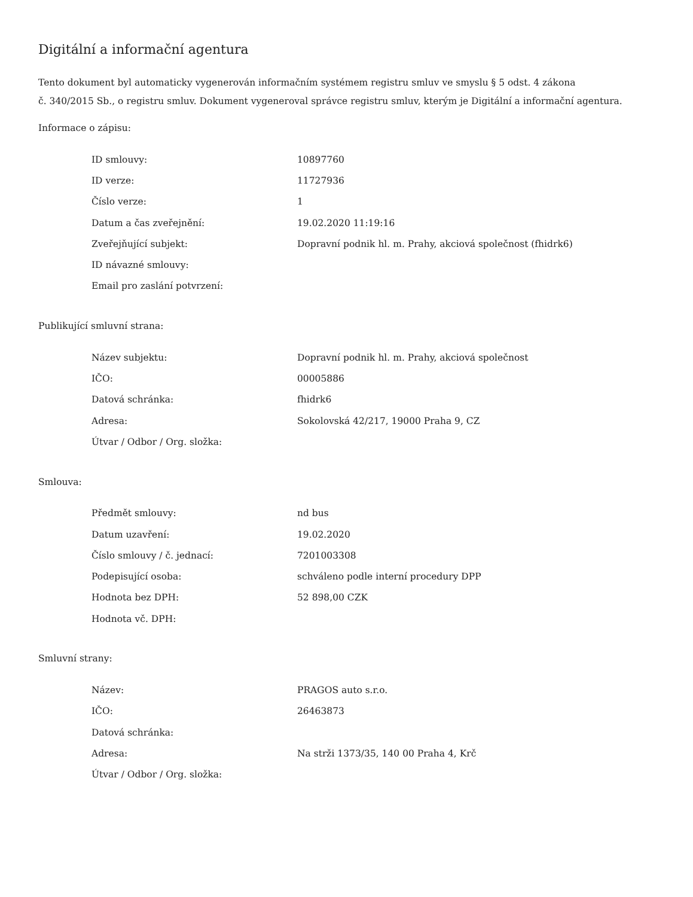Digitální a informační agentura
Tento dokument byl automaticky vygenerován informačním systémem registru smluv ve smyslu § 5 odst. 4 zákona
č. 340/2015 Sb., o registru smluv. Dokument vygeneroval správce registru smluv, kterým je Digitální a informační agentura.
Informace o zápisu:
| ID smlouvy: | 10897760 |
| ID verze: | 11727936 |
| Číslo verze: | 1 |
| Datum a čas zveřejnění: | 19.02.2020 11:19:16 |
| Zveřejňující subjekt: | Dopravní podnik hl. m. Prahy, akciová společnost (fhidrk6) |
| ID návazné smlouvy: | |
| Email pro zaslání potvrzení: | |
Publikující smluvní strana:
| Název subjektu: | Dopravní podnik hl. m. Prahy, akciová společnost |
| IČO: | 00005886 |
| Datová schránka: | fhidrk6 |
| Adresa: | Sokolovská 42/217, 19000 Praha 9, CZ |
| Útvar / Odbor / Org. složka: | |
Smlouva:
| Předmět smlouvy: | nd bus |
| Datum uzavření: | 19.02.2020 |
| Číslo smlouvy / č. jednací: | 7201003308 |
| Podepisující osoba: | schváleno podle interní procedury DPP |
| Hodnota bez DPH: | 52 898,00 CZK |
| Hodnota vč. DPH: | |
Smluvní strany:
| Název: | PRAGOS auto s.r.o. |
| IČO: | 26463873 |
| Datová schránka: | |
| Adresa: | Na strži 1373/35, 140 00 Praha 4, Krč |
| Útvar / Odbor / Org. složka: | |